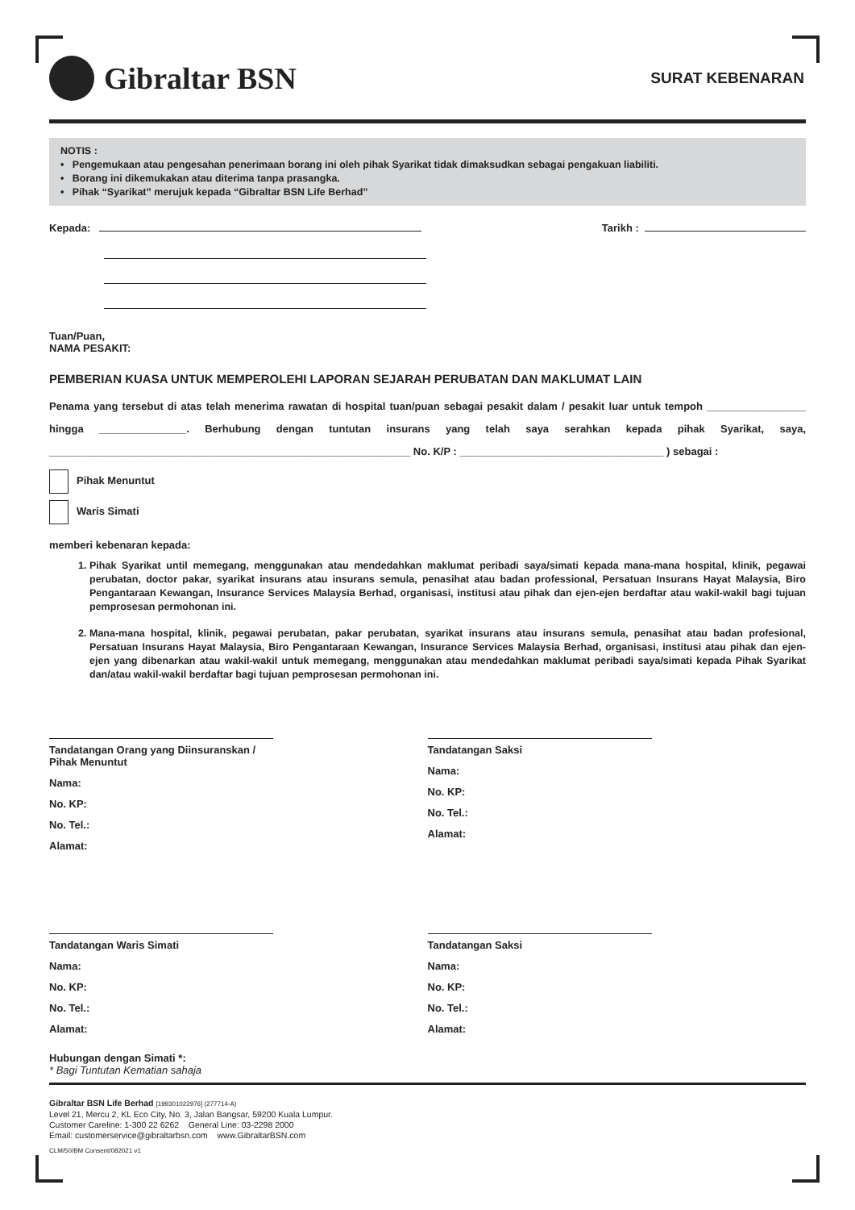Gibraltar BSN
SURAT KEBENARAN
NOTIS :
• Pengemukaan atau pengesahan penerimaan borang ini oleh pihak Syarikat tidak dimaksudkan sebagai pengakuan liabiliti.
• Borang ini dikemukakan atau diterima tanpa prasangka.
• Pihak “Syarikat” merujuk kepada “Gibraltar BSN Life Berhad”
Kepada:
Tarikh :
Tuan/Puan,
NAMA PESAKIT:
PEMBERIAN KUASA UNTUK MEMPEROLEHI LAPORAN SEJARAH PERUBATAN DAN MAKLUMAT LAIN
Penama yang tersebut di atas telah menerima rawatan di hospital tuan/puan sebagai pesakit dalam / pesakit luar untuk tempoh _________________ hingga _______________. Berhubung dengan tuntutan insurans yang telah saya serahkan kepada pihak Syarikat, saya, ______________________________________________________________ No. K/P : ___________________________________ ) sebagai :
Pihak Menuntut
Waris Simati
memberi kebenaran kepada:
1. Pihak Syarikat until memegang, menggunakan atau mendedahkan maklumat peribadi saya/simati kepada mana-mana hospital, klinik, pegawai perubatan, doctor pakar, syarikat insurans atau insurans semula, penasihat atau badan professional, Persatuan Insurans Hayat Malaysia, Biro Pengantaraan Kewangan, Insurance Services Malaysia Berhad, organisasi, institusi atau pihak dan ejen-ejen berdaftar atau wakil-wakil bagi tujuan pemprosesan permohonan ini.
2. Mana-mana hospital, klinik, pegawai perubatan, pakar perubatan, syarikat insurans atau insurans semula, penasihat atau badan profesional, Persatuan Insurans Hayat Malaysia, Biro Pengantaraan Kewangan, Insurance Services Malaysia Berhad, organisasi, institusi atau pihak dan ejen-ejen yang dibenarkan atau wakil-wakil untuk memegang, menggunakan atau mendedahkan maklumat peribadi saya/simati kepada Pihak Syarikat dan/atau wakil-wakil berdaftar bagi tujuan pemprosesan permohonan ini.
Tandatangan Orang yang Diinsuranskan / Pihak Menuntut
Nama:
No. KP:
No. Tel.:
Alamat:
Tandatangan Saksi
Nama:
No. KP:
No. Tel.:
Alamat:
Tandatangan Waris Simati
Nama:
No. KP:
No. Tel.:
Alamat:
Tandatangan Saksi
Nama:
No. KP:
No. Tel.:
Alamat:
Hubungan dengan Simati *:
* Bagi Tuntutan Kematian sahaja
Gibraltar BSN Life Berhad [199301022976] (277714-A)
Level 21, Mercu 2, KL Eco City, No. 3, Jalan Bangsar, 59200 Kuala Lumpur.
Customer Careline: 1-300 22 6262 General Line: 03-2298 2000
Email: customerservice@gibraltarbsn.com www.GibraltarBSN.com
CLM/50/BM Consent/082021 v1